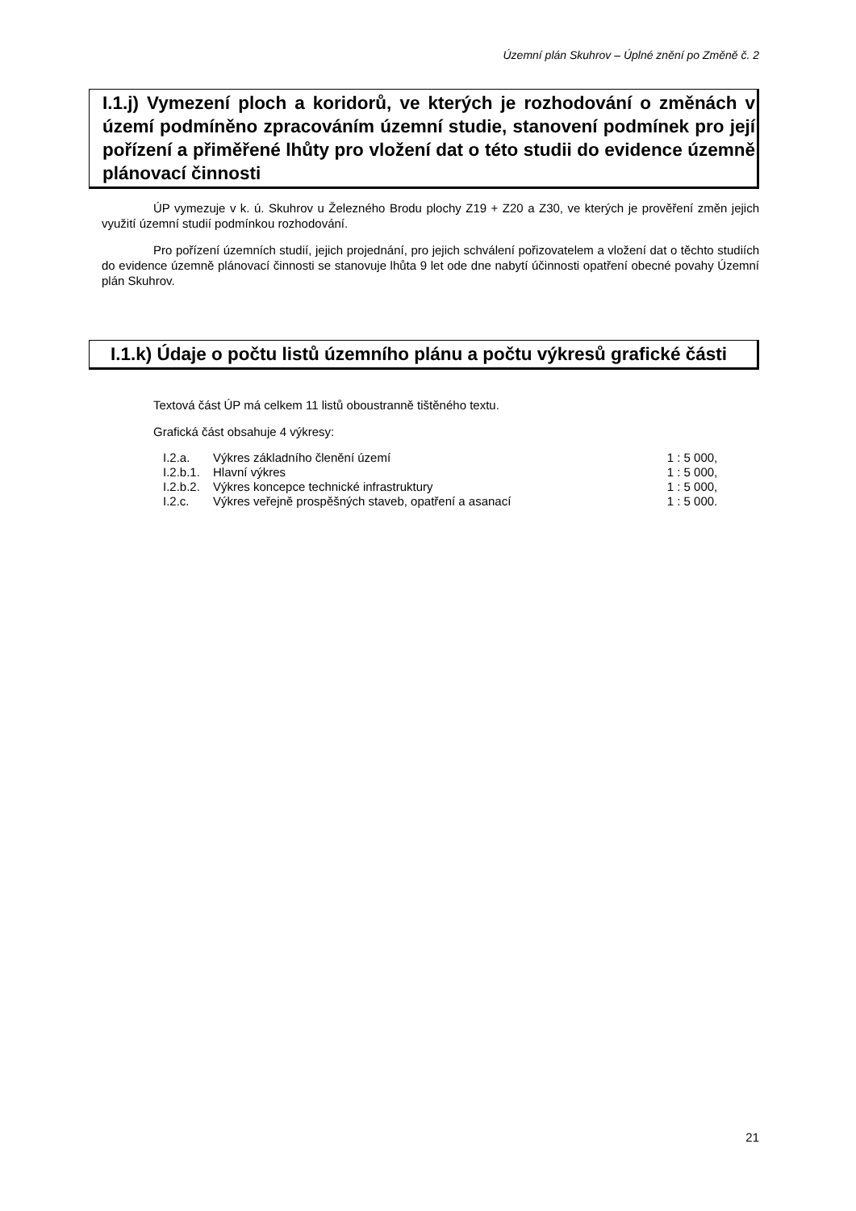Územní plán Skuhrov – Úplné znění po Změně č. 2
I.1.j) Vymezení ploch a koridorů, ve kterých je rozhodování o změnách v území podmíněno zpracováním územní studie, stanovení podmínek pro její pořízení a přiměřené lhůty pro vložení dat o této studii do evidence územně plánovací činnosti
ÚP vymezuje v k. ú. Skuhrov u Železného Brodu plochy Z19 + Z20 a Z30, ve kterých je prověření změn jejich využití územní studií podmínkou rozhodování.
Pro pořízení územních studií, jejich projednání, pro jejich schválení pořizovatelem a vložení dat o těchto studiích do evidence územně plánovací činnosti se stanovuje lhůta 9 let ode dne nabytí účinnosti opatření obecné povahy Územní plán Skuhrov.
I.1.k) Údaje o počtu listů územního plánu a počtu výkresů grafické části
Textová část ÚP má celkem 11 listů oboustranně tištěného textu.
Grafická část obsahuje 4 výkresy:
| I.2.a. | Výkres základního členění území | 1 : 5 000, |
| I.2.b.1. | Hlavní výkres | 1 : 5 000, |
| I.2.b.2. | Výkres koncepce technické infrastruktury | 1 : 5 000, |
| I.2.c. | Výkres veřejně prospěšných staveb, opatření a asanací | 1 : 5 000. |
21